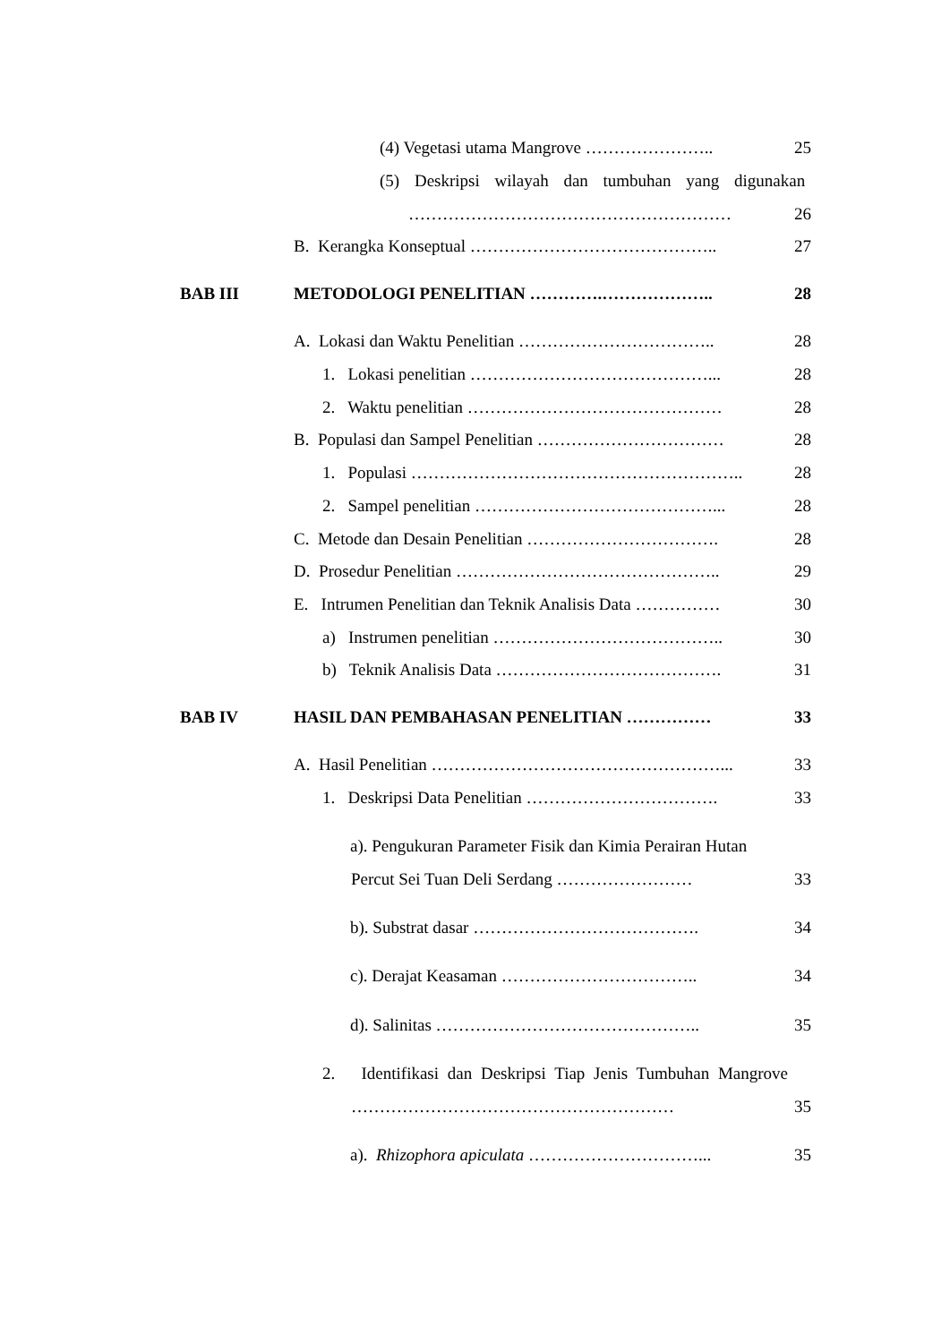(4) Vegetasi utama Mangrove ………………….. 25
(5) Deskripsi wilayah dan tumbuhan yang digunakan
………………………………………………… 26
B. Kerangka Konseptual …………………………………….. 27
BAB III METODOLOGI PENELITIAN ………….……………….. 28
A. Lokasi dan Waktu Penelitian …………………………….. 28
1. Lokasi penelitian ……………………………………... 28
2. Waktu penelitian ……………………………………… 28
B. Populasi dan Sampel Penelitian …………………………… 28
1. Populasi ………………………………………………….. 28
2. Sampel penelitian ……………………………………... 28
C. Metode dan Desain Penelitian ……………………………. 28
D. Prosedur Penelitian ……………………………………….. 29
E. Intrumen Penelitian dan Teknik Analisis Data …………… 30
a) Instrumen penelitian ………………………………….. 30
b) Teknik Analisis Data …………………………………. 31
BAB IV HASIL DAN PEMBAHASAN PENELITIAN …………… 33
A. Hasil Penelitian ……………………………………………... 33
1. Deskripsi Data Penelitian ……………………………. 33
a). Pengukuran Parameter Fisik dan Kimia Perairan Hutan
Percut Sei Tuan Deli Serdang …………………… 33
b). Substrat dasar …………………………………. 34
c). Derajat Keasaman …………………………….. 34
d). Salinitas ……………………………………….. 35
2. Identifikasi dan Deskripsi Tiap Jenis Tumbuhan Mangrove
………………………………………………… 35
a). Rhizophora apiculata …………………………... 35